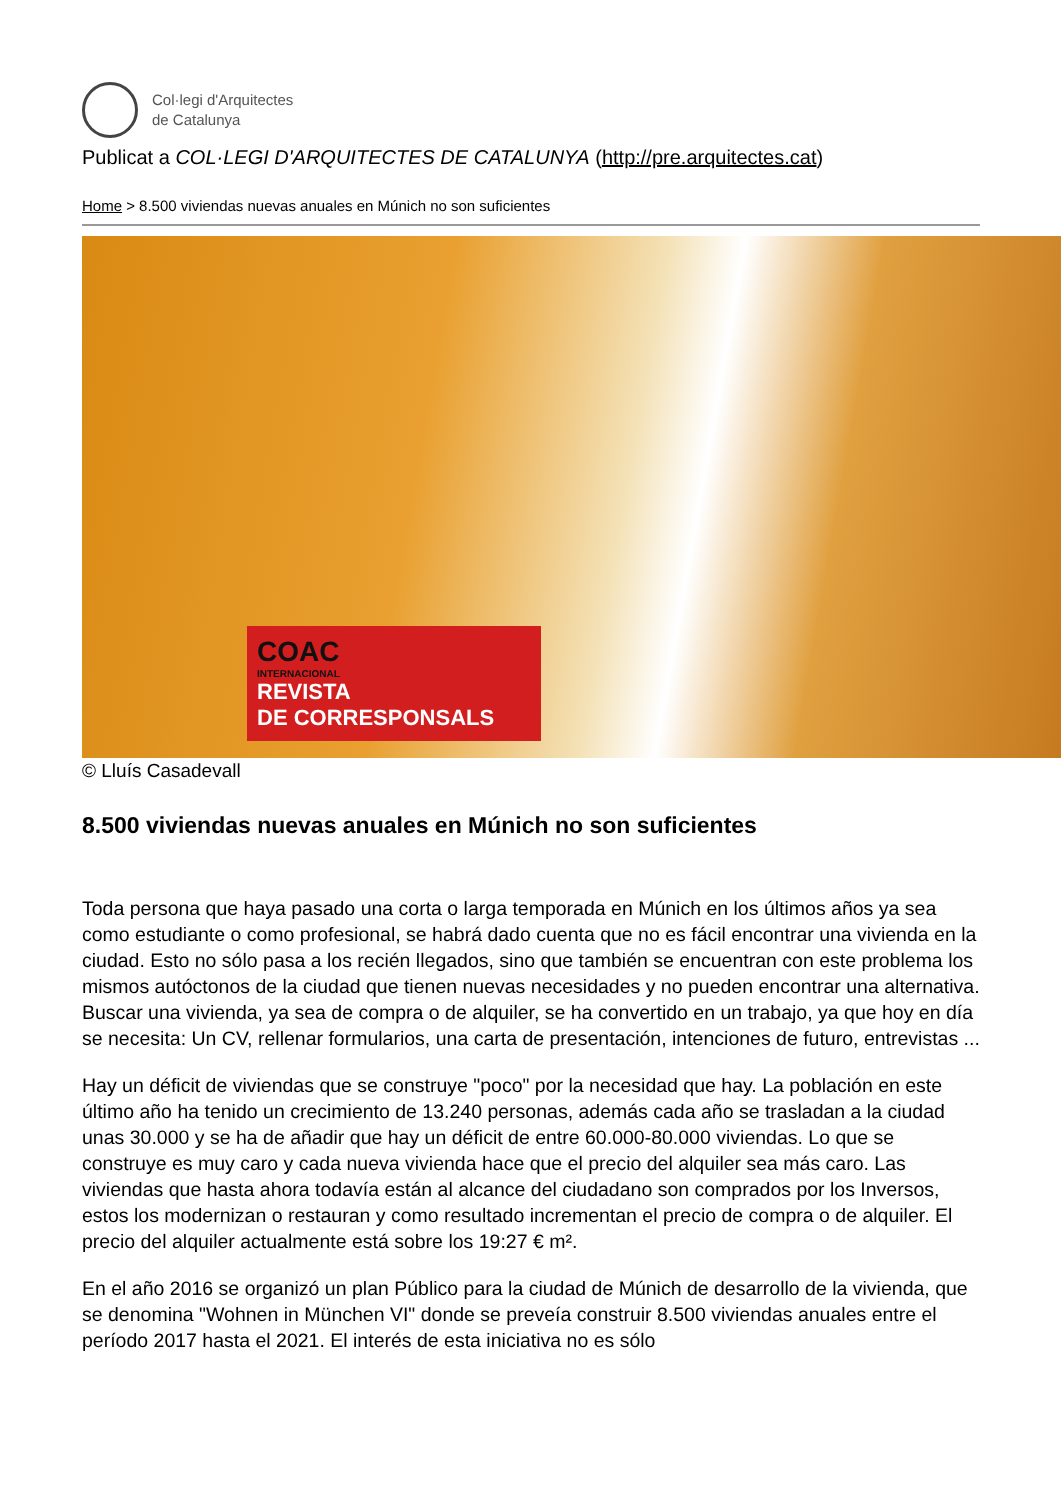Col·legi d'Arquitectes
de Catalunya
Publicat a COL·LEGI D'ARQUITECTES DE CATALUNYA (http://pre.arquitectes.cat)
Home > 8.500 viviendas nuevas anuales en Múnich no son suficientes
COAC
INTERNACIONAL
REVISTA
DE CORRESPONSALS
© Lluís Casadevall
8.500 viviendas nuevas anuales en Múnich no son suficientes
Toda persona que haya pasado una corta o larga temporada en Múnich en los últimos años ya sea como estudiante o como profesional, se habrá dado cuenta que no es fácil encontrar una vivienda en la ciudad. Esto no sólo pasa a los recién llegados, sino que también se encuentran con este problema los mismos autóctonos de la ciudad que tienen nuevas necesidades y no pueden encontrar una alternativa. Buscar una vivienda, ya sea de compra o de alquiler, se ha convertido en un trabajo, ya que hoy en día se necesita: Un CV, rellenar formularios, una carta de presentación, intenciones de futuro, entrevistas ...
Hay un déficit de viviendas que se construye "poco" por la necesidad que hay. La población en este último año ha tenido un crecimiento de 13.240 personas, además cada año se trasladan a la ciudad unas 30.000 y se ha de añadir que hay un déficit de entre 60.000-80.000 viviendas. Lo que se construye es muy caro y cada nueva vivienda hace que el precio del alquiler sea más caro. Las viviendas que hasta ahora todavía están al alcance del ciudadano son comprados por los Inversos, estos los modernizan o restauran y como resultado incrementan el precio de compra o de alquiler. El precio del alquiler actualmente está sobre los 19:27 € m².
En el año 2016 se organizó un plan Público para la ciudad de Múnich de desarrollo de la vivienda, que se denomina "Wohnen in München VI" donde se preveía construir 8.500 viviendas anuales entre el período 2017 hasta el 2021. El interés de esta iniciativa no es sólo